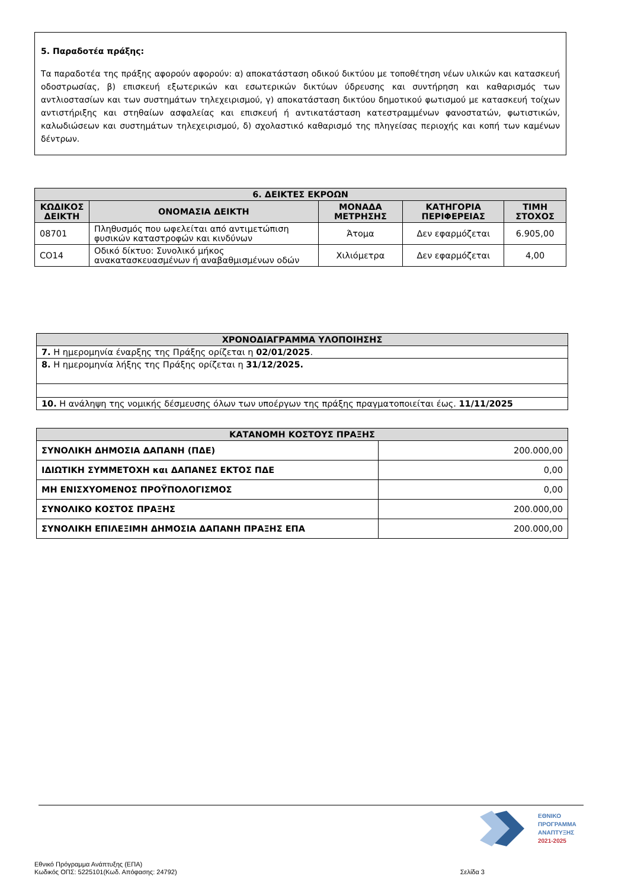5. Παραδοτέα πράξης:
Τα παραδοτέα της πράξης αφορούν αφορούν: α) αποκατάσταση οδικού δικτύου με τοποθέτηση νέων υλικών και κατασκευή οδοστρωσίας, β) επισκευή εξωτερικών και εσωτερικών δικτύων ύδρευσης και συντήρηση και καθαρισμός των αντλιοστασίων και των συστημάτων τηλεχειρισμού, γ) αποκατάσταση δικτύου δημοτικού φωτισμού με κατασκευή τοίχων αντιστήριξης και στηθαίων ασφαλείας και επισκευή ή αντικατάσταση κατεστραμμένων φανοστατών, φωτιστικών, καλωδιώσεων και συστημάτων τηλεχειρισμού, δ) σχολαστικό καθαρισμό της πληγείσας περιοχής και κοπή των καμένων δέντρων.
| 6. ΔΕΙΚΤΕΣ ΕΚΡΟΩΝ | | | | |
| --- | --- | --- | --- | --- |
| ΚΩΔΙΚΟΣ ΔΕΙΚΤΗ | ΟΝΟΜΑΣΙΑ ΔΕΙΚΤΗ | ΜΟΝΑΔΑ ΜΕΤΡΗΣΗΣ | ΚΑΤΗΓΟΡΙΑ ΠΕΡΙΦΕΡΕΙΑΣ | ΤΙΜΗ ΣΤΟΧΟΣ |
| 08701 | Πληθυσμός που ωφελείται από αντιμετώπιση φυσικών καταστροφών και κινδύνων | Άτομα | Δεν εφαρμόζεται | 6.905,00 |
| CO14 | Οδικό δίκτυο: Συνολικό μήκος ανακατασκευασμένων ή αναβαθμισμένων οδών | Χιλιόμετρα | Δεν εφαρμόζεται | 4,00 |
| ΧΡΟΝΟΔΙΑΓΡΑΜΜΑ ΥΛΟΠΟΙΗΣΗΣ |
| --- |
| 7. Η ημερομηνία έναρξης της Πράξης ορίζεται η 02/01/2025 . |
| 8. Η ημερομηνία λήξης της Πράξης ορίζεται η 31/12/2025. |
| 10. Η ανάληψη της νομικής δέσμευσης όλων των υποέργων της πράξης πραγματοποιείται έως. 11/11/2025 |
| ΚΑΤΑΝΟΜΗ ΚΟΣΤΟΥΣ ΠΡΑΞΗΣ | |
| --- | --- |
| ΣΥΝΟΛΙΚΗ ΔΗΜΟΣΙΑ ΔΑΠΑΝΗ (ΠΔΕ) | 200.000,00 |
| ΙΔΙΩΤΙΚΗ ΣΥΜΜΕΤΟΧΗ και ΔΑΠΑΝΕΣ ΕΚΤΟΣ ΠΔΕ | 0,00 |
| ΜΗ ΕΝΙΣΧΥΟΜΕΝΟΣ ΠΡΟΫΠΟΛΟΓΙΣΜΟΣ | 0,00 |
| ΣΥΝΟΛΙΚΟ ΚΟΣΤΟΣ ΠΡΑΞΗΣ | 200.000,00 |
| ΣΥΝΟΛΙΚΗ ΕΠΙΛΕΞΙΜΗ ΔΗΜΟΣΙΑ ΔΑΠΑΝΗ ΠΡΑΞΗΣ ΕΠΑ | 200.000,00 |
ΕΘΝΙΚΟ
ΠΡΟΓΡΑΜΜΑ
ΑΝΑΠΤΥΞΗΣ
2021-2025
Εθνικό Πρόγραμμα Ανάπτυξης (ΕΠΑ)
Κωδικός ΟΠΣ: 5225101(Κωδ. Απόφασης: 24792) Σελίδα 3